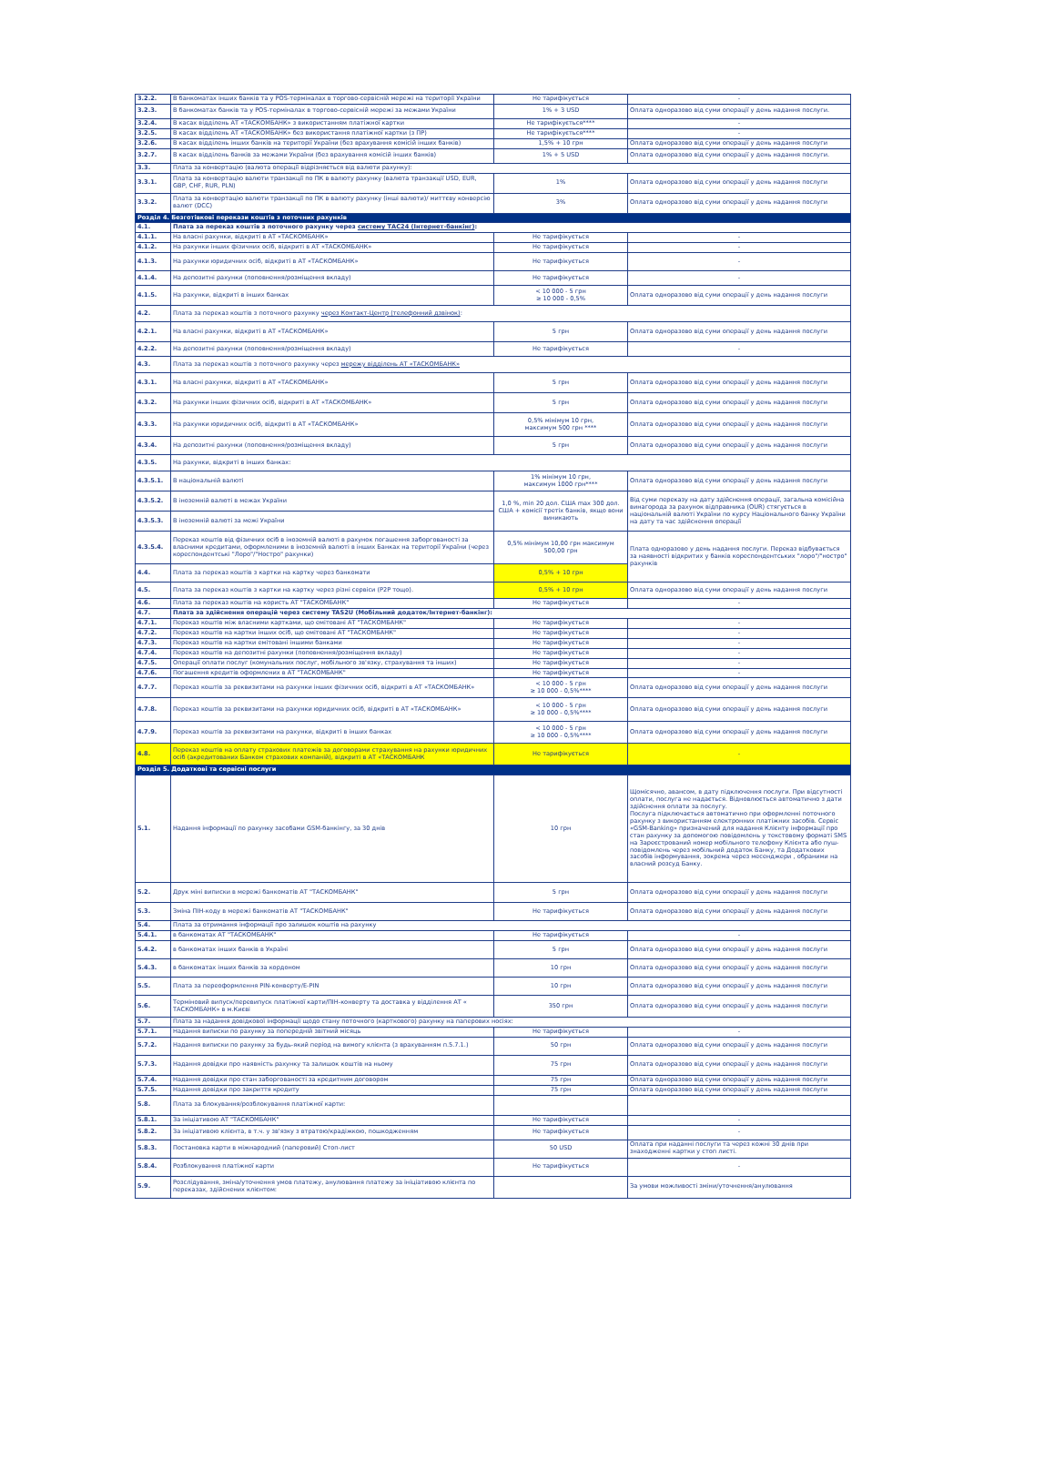| 3.2.2. | В банкоматах інших банків та у POS-терміналах в торгово-сервісній мережі на території України | Не тарифікується | - |
| 3.2.3. | В банкоматах банків та у POS-терміналах в торгово-сервісній мережі за межами України | 1% + 3 USD | Оплата одноразово від суми операції у день надання послуги. |
| 3.2.4. | В касах відділень АТ «ТАСКОМБАНК» з використанням платіжної картки | Не тарифікується**** | - |
| 3.2.5. | В касах відділень АТ «ТАСКОМБАНК» без використання платіжної картки (з ПР) | Не тарифікується**** | - |
| 3.2.6. | В касах відділень інших банків на території України (без врахування комісій інших банків) | 1,5% + 10 грн | Оплата одноразово від суми операції у день надання послуги |
| 3.2.7. | В касах відділень банків за межами України (без врахування комісій інших банків) | 1% + 5 USD | Оплата одноразово від суми операції у день надання послуги. |
| 3.3. | Плата за конвертацію (валюта операції відрізняється від валюти рахунку): | | |
| 3.3.1. | Плата за конвертацію валюти транзакції по ПК в валюту рахунку (валюта транзакції USD, EUR, GBP, CHF, RUR, PLN) | 1% | Оплата одноразово від суми операції у день надання послуги |
| 3.3.2. | Плата за конвертацію валюти транзакції по ПК в валюту рахунку (інші валюти)/ миттєву конверсію валют (DCC) | 3% | Оплата одноразово від суми операції у день надання послуги |
| Розділ 4. Безготівкові перекази коштів з поточних рахунків | | | |
| 4.1. | Плата за переказ коштів з поточного рахунку через систему ТАС24 (Інтернет-банкінг) : | | |
| 4.1.1. | На власні рахунки, відкриті в АТ «ТАСКОМБАНК» | Не тарифікується | - |
| 4.1.2. | На рахунки інших фізичних осіб, відкриті в АТ «ТАСКОМБАНК» | Не тарифікується | - |
| 4.1.3. | На рахунки юридичних осіб, відкриті в АТ «ТАСКОМБАНК» | Не тарифікується | - |
| 4.1.4. | На депозитні рахунки (поповнення/розміщення вкладу) | Не тарифікується | - |
| 4.1.5. | На рахунки, відкриті в інших банках | < 10 000 - 5 грн ≥ 10 000 - 0,5% | Оплата одноразово від суми операції у день надання послуги |
| 4.2. | Плата за переказ коштів з поточного рахунку через Контакт-Центр (телефонний дзвінок) : | | |
| 4.2.1. | На власні рахунки, відкриті в АТ «ТАСКОМБАНК» | 5 грн | Оплата одноразово від суми операції у день надання послуги |
| 4.2.2. | На депозитні рахунки (поповнення/розміщення вкладу) | Не тарифікується | - |
| 4.3. | Плата за переказ коштів з поточного рахунку через мережу відділень АТ «ТАСКОМБАНК» | | |
| 4.3.1. | На власні рахунки, відкриті в АТ «ТАСКОМБАНК» | 5 грн | Оплата одноразово від суми операції у день надання послуги |
| 4.3.2. | На рахунки інших фізичних осіб, відкриті в АТ «ТАСКОМБАНК» | 5 грн | Оплата одноразово від суми операції у день надання послуги |
| 4.3.3. | На рахунки юридичних осіб, відкриті в АТ «ТАСКОМБАНК» | 0,5% мінімум 10 грн, максимум 500 грн **** | Оплата одноразово від суми операції у день надання послуги |
| 4.3.4. | На депозитні рахунки (поповнення/розміщення вкладу) | 5 грн | Оплата одноразово від суми операції у день надання послуги |
| 4.3.5. | На рахунки, відкриті в інших банках: | | |
| 4.3.5.1. | В національній валюті | 1% мінімум 10 грн, максимум 1000 грн**** | Оплата одноразово від суми операції у день надання послуги |
| 4.3.5.2. | В іноземній валюті в межах України | 1,0 %, min 20 дол. США max 300 дол. США + комісії третіх банків, якщо вони виникають | Від суми переказу на дату здійснення операції, загальна комісійна винагорода за рахунок відправника (OUR) стягується в національній валюті України по курсу Національного банку України на дату та час здійснення операції |
| 4.3.5.3. | В іноземній валюті за межі України | | |
| 4.3.5.4. | Переказ коштів від фізичних осіб в іноземній валюті в рахунок погашення заборгованості за власними кредитами, оформленими в іноземній валюті в інших Банках на території України (через кореспондентські "Лоро"/"Ностро" рахунки) | 0,5% мінімум 10,00 грн максимум 500,00 грн | Плата одноразово у день надання послуги. Переказ відбувається за наявності відкритих у банків кореспондентських "лоро"/"ностро" рахунків |
| 4.4. | Плата за переказ коштів з картки на картку через банкомати | 0,5% + 10 грн | |
| 4.5. | Плата за переказ коштів з картки на картку через різні сервіси (P2P тощо). | 0,5% + 10 грн | Оплата одноразово від суми операції у день надання послуги |
| 4.6. | Плата за переказ коштів на користь АТ "ТАСКОМБАНК" | Не тарифікується | - |
| 4.7. | Плата за здійснення операцій через систему TAS2U (Мобільний додаток/Інтернет-банкінг): | | |
| 4.7.1. | Переказ коштів між власними картками, що емітовані АТ "ТАСКОМБАНК" | Не тарифікується | - |
| 4.7.2. | Переказ коштів на картки інших осіб, що емітовані АТ "ТАСКОМБАНК" | Не тарифікується | - |
| 4.7.3. | Переказ коштів на картки емітовані іншими банками | Не тарифікується | - |
| 4.7.4. | Переказ коштів на депозитні рахунки (поповнення/розміщення вкладу) | Не тарифікується | - |
| 4.7.5. | Операції оплати послуг (комунальних послуг, мобільного зв'язку, страхування та інших) | Не тарифікується | - |
| 4.7.6. | Погашення кредитів оформлених в АТ "ТАСКОМБАНК" | Не тарифікується | - |
| 4.7.7. | Переказ коштів за реквизитами на рахунки інших фізичних осіб, відкриті в АТ «ТАСКОМБАНК» | < 10 000 - 5 грн ≥ 10 000 - 0,5%**** | Оплата одноразово від суми операції у день надання послуги |
| 4.7.8. | Переказ коштів за реквизитами на рахунки юридичних осіб, відкриті в АТ «ТАСКОМБАНК» | < 10 000 - 5 грн ≥ 10 000 - 0,5%**** | Оплата одноразово від суми операції у день надання послуги |
| 4.7.9. | Переказ коштів за реквизитами на рахунки, відкриті в інших банках | < 10 000 - 5 грн ≥ 10 000 - 0,5%**** | Оплата одноразово від суми операції у день надання послуги |
| 4.8. | Переказ коштів на оплату страхових платежів за договорами страхування на рахунки юридичних осіб (акредитованих Банком страхових компаній), відкриті в АТ «ТАСКОМБАНК | Не тарифікується | - |
| Розділ 5. Додаткові та сервісні послуги | | | |
| 5.1. | Надання інформації по рахунку засобами GSM-банкінгу, за 30 днів | 10 грн | Щомісячно, авансом, в дату підключення послуги. При відсутності оплати, послуга не надається. Відновлюється автоматично з дати здійснення оплати за послугу. Послуга підключається автоматично при оформленні поточного рахунку з використанням електронних платіжних засобів. Сервіс «GSM-Banking» призначений для надання Клієнту інформації про стан рахунку за допомогою повідомлень у текстовому форматі SMS на Зареєстрований номер мобільного телефону Клієнта або пуш-повідомлень через мобільний додаток Банку, та Додаткових засобів інформування, зокрема через месенджери , обраними на власний розсуд Банку. |
| 5.2. | Друк міні виписки в мережі банкоматів АТ "ТАСКОМБАНК" | 5 грн | Оплата одноразово від суми операції у день надання послуги |
| 5.3. | Зміна ПІН-коду в мережі банкоматів АТ "ТАСКОМБАНК" | Не тарифікується | Оплата одноразово від суми операції у день надання послуги |
| 5.4. | Плата за отримання інформації про залишок коштів на рахунку | | |
| 5.4.1. | в банкоматах АТ "ТАСКОМБАНК" | Не тарифікується | - |
| 5.4.2. | в банкоматах інших банків в Україні | 5 грн | Оплата одноразово від суми операції у день надання послуги |
| 5.4.3. | в банкоматах інших банків за кордоном | 10 грн | Оплата одноразово від суми операції у день надання послуги |
| 5.5. | Плата за переоформлення PIN-конверту/E-PIN | 10 грн | Оплата одноразово від суми операції у день надання послуги |
| 5.6. | Терміновий випуск/перевипуск платіжної карти/ПІН-конверту та доставка у відділення АТ « ТАСКОМБАНК» в м.Києві | 350 грн | Оплата одноразово від суми операції у день надання послуги |
| 5.7. | Плата за надання довідкової інформації щодо стану поточного (карткового) рахунку на паперових носіях: | | |
| 5.7.1. | Надання виписки по рахунку за попередній звітний місяць | Не тарифікується | - |
| 5.7.2. | Надання виписки по рахунку за будь-який період на вимогу клієнта (з врахуванням п.5.7.1.) | 50 грн | Оплата одноразово від суми операції у день надання послуги |
| 5.7.3. | Надання довідки про наявність рахунку та залишок коштів на ньому | 75 грн | Оплата одноразово від суми операції у день надання послуги |
| 5.7.4. | Надання довідки про стан заборгованості за кредитним договором | 75 грн | Оплата одноразово від суми операції у день надання послуги |
| 5.7.5. | Надання довідки про закриття кредиту | 75 грн | Оплата одноразово від суми операції у день надання послуги |
| 5.8. | Плата за блокування/розблокування платіжної карти: | | |
| 5.8.1. | За ініціативою АТ "ТАСКОМБАНК" | Не тарифікується | - |
| 5.8.2. | За ініціативою клієнта, в т.ч. у зв'язку з втратою/крадіжкою, пошкодженням | Не тарифікується | - |
| 5.8.3. | Постановка карти в міжнародний (паперовий) Стоп-лист | 50 USD | Оплата при наданні послуги та через кожні 30 днів при знаходженні картки у стоп листі. |
| 5.8.4. | Розблокування платіжної карти | Не тарифікується | - |
| 5.9. | Розслідування, зміна/уточнення умов платежу, анулювання платежу за ініціативою клієнта по переказах, здійснених клієнтом: | | За умови можливості зміни/уточнення/анулювання |